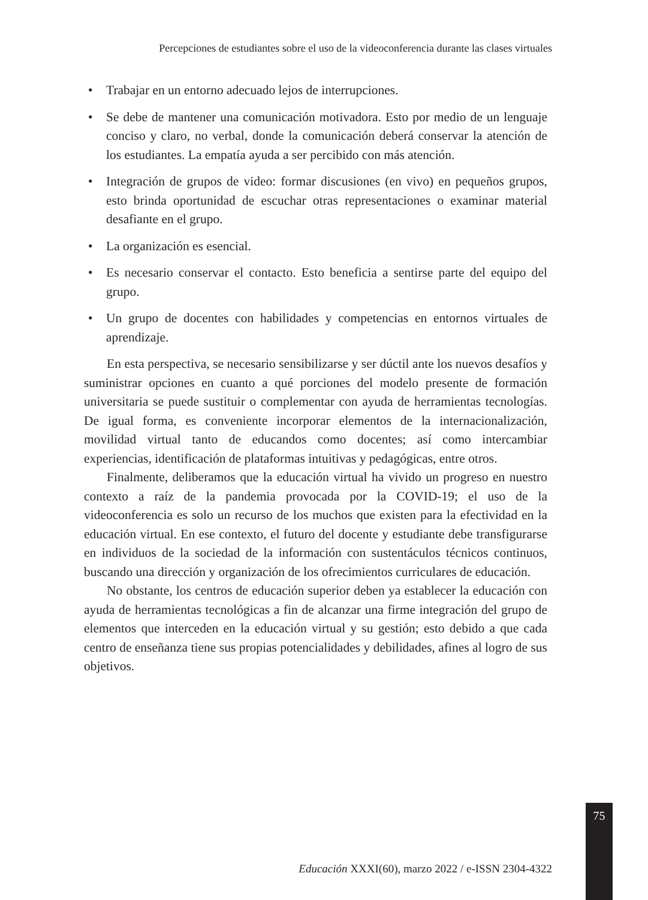Percepciones de estudiantes sobre el uso de la videoconferencia durante las clases virtuales
• Trabajar en un entorno adecuado lejos de interrupciones.
• Se debe de mantener una comunicación motivadora. Esto por medio de un lenguaje conciso y claro, no verbal, donde la comunicación deberá conservar la atención de los estudiantes. La empatía ayuda a ser percibido con más atención.
• Integración de grupos de video: formar discusiones (en vivo) en pequeños grupos, esto brinda oportunidad de escuchar otras representaciones o examinar material desafiante en el grupo.
• La organización es esencial.
• Es necesario conservar el contacto. Esto beneficia a sentirse parte del equipo del grupo.
• Un grupo de docentes con habilidades y competencias en entornos virtuales de aprendizaje.
En esta perspectiva, se necesario sensibilizarse y ser dúctil ante los nuevos desafíos y suministrar opciones en cuanto a qué porciones del modelo presente de formación universitaria se puede sustituir o complementar con ayuda de herramientas tecnologías. De igual forma, es conveniente incorporar elementos de la internacionalización, movilidad virtual tanto de educandos como docentes; así como intercambiar experiencias, identificación de plataformas intuitivas y pedagógicas, entre otros.
Finalmente, deliberamos que la educación virtual ha vivido un progreso en nuestro contexto a raíz de la pandemia provocada por la COVID-19; el uso de la videoconferencia es solo un recurso de los muchos que existen para la efectividad en la educación virtual. En ese contexto, el futuro del docente y estudiante debe transfigurarse en individuos de la sociedad de la información con sustentáculos técnicos continuos, buscando una dirección y organización de los ofrecimientos curriculares de educación.
No obstante, los centros de educación superior deben ya establecer la educación con ayuda de herramientas tecnológicas a fin de alcanzar una firme integración del grupo de elementos que interceden en la educación virtual y su gestión; esto debido a que cada centro de enseñanza tiene sus propias potencialidades y debilidades, afines al logro de sus objetivos.
75
Educación XXXI(60), marzo 2022 / e-ISSN 2304-4322